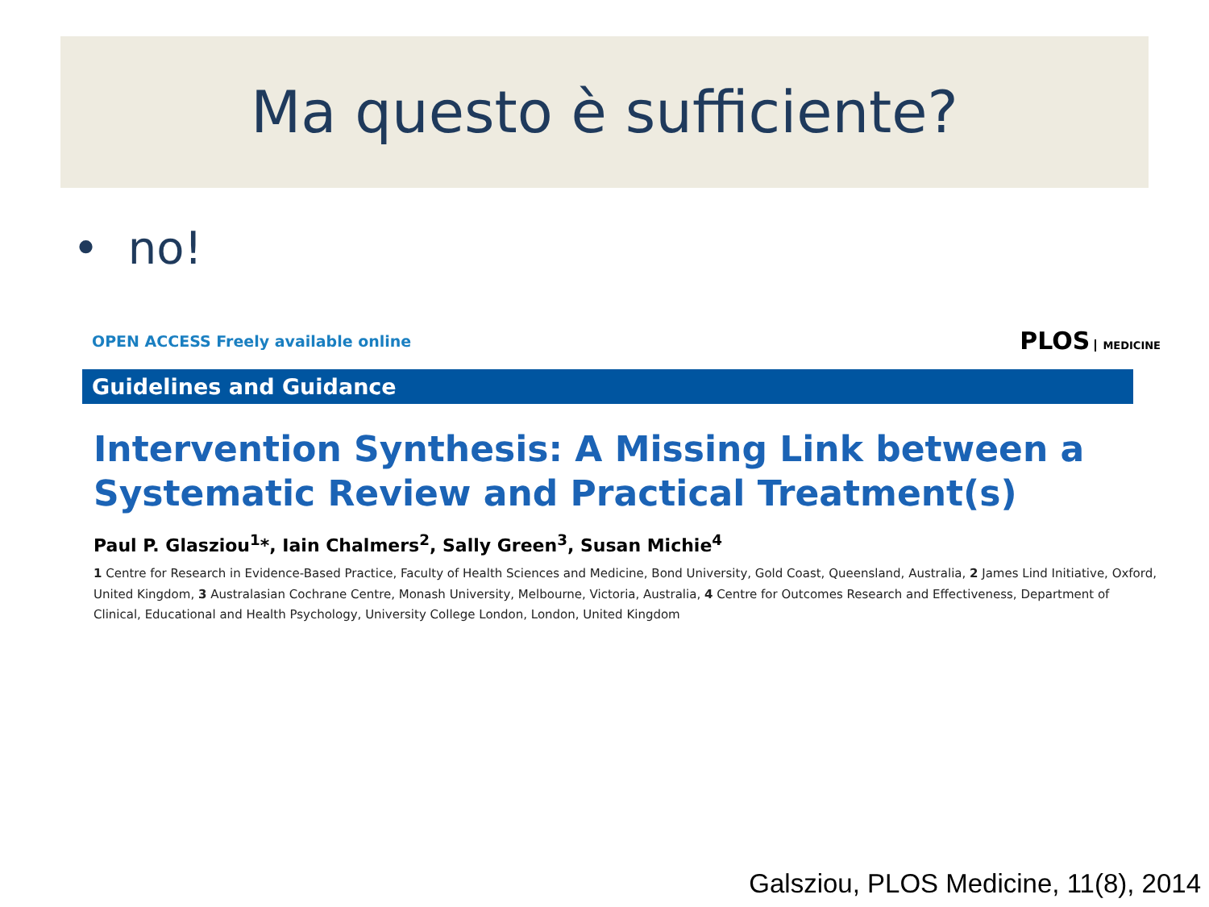Ma questo è sufficiente?
• no!
OPEN ACCESS Freely available online PLOS MEDICINE
Guidelines and Guidance
Intervention Synthesis: A Missing Link between a Systematic Review and Practical Treatment(s)
Paul P. Glasziou<sup>1</sup>*, Iain Chalmers<sup>2</sup>, Sally Green<sup>3</sup>, Susan Michie<sup>4</sup>
1 Centre for Research in Evidence-Based Practice, Faculty of Health Sciences and Medicine, Bond University, Gold Coast, Queensland, Australia, 2 James Lind Initiative, Oxford, United Kingdom, 3 Australasian Cochrane Centre, Monash University, Melbourne, Victoria, Australia, 4 Centre for Outcomes Research and Effectiveness, Department of Clinical, Educational and Health Psychology, University College London, London, United Kingdom
Galsziou, PLOS Medicine, 11(8), 2014